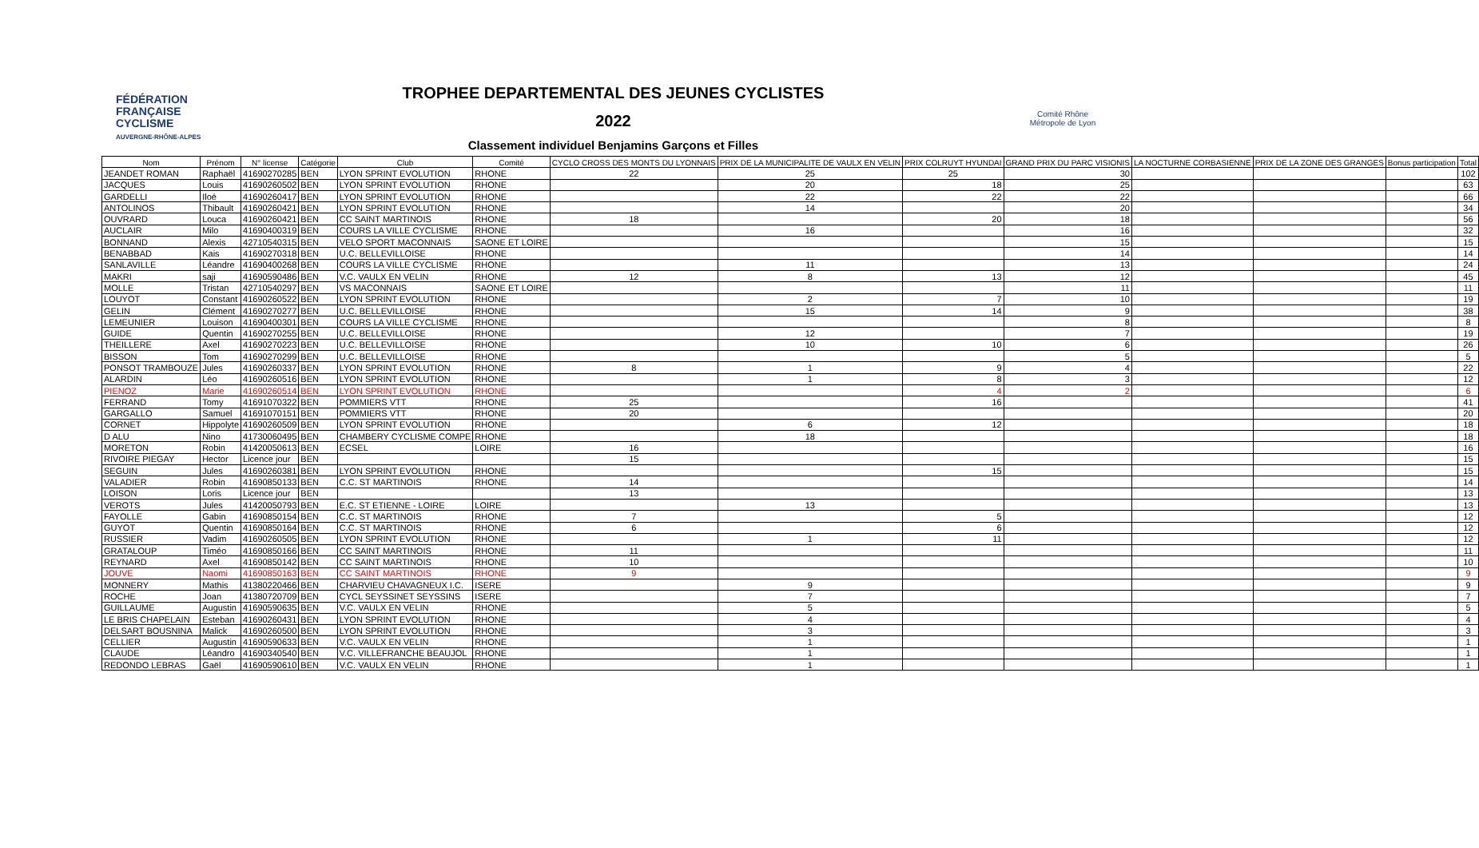FÉDÉRATION
FRANÇAISE
CYCLISME
AUVERGNE-RHÔNE-ALPES
TROPHEE DEPARTEMENTAL DES JEUNES CYCLISTES
2022
Classement individuel Benjamins Garçons et Filles
Comité Rhône
Métropole de Lyon
| Nom | Prénom | N° license | Catégorie | Club | Comité | CYCLO CROSS DES MONTS DU LYONNAIS | PRIX DE LA MUNICIPALITE DE VAULX EN VELIN | PRIX COLRUYT HYUNDAI | GRAND PRIX DU PARC VISIONIS | LA NOCTURNE CORBASIENNE | PRIX DE LA ZONE DES GRANGES | Bonus participation | Total |
| --- | --- | --- | --- | --- | --- | --- | --- | --- | --- | --- | --- | --- | --- |
| JEANDET ROMAN | Raphaël | 41690270285 | BEN | LYON SPRINT EVOLUTION | RHONE | 22 | 25 | 25 | 30 | | | | 102 |
| JACQUES | Louis | 41690260502 | BEN | LYON SPRINT EVOLUTION | RHONE | | 20 | 18 | 25 | | | | 63 |
| GARDELLI | Iloé | 41690260417 | BEN | LYON SPRINT EVOLUTION | RHONE | | 22 | 22 | 22 | | | | 66 |
| ANTOLINOS | Thibault | 41690260421 | BEN | LYON SPRINT EVOLUTION | RHONE | | 14 | | 20 | | | | 34 |
| OUVRARD | Louca | 41690260421 | BEN | CC SAINT MARTINOIS | RHONE | 18 | | 20 | 18 | | | | 56 |
| AUCLAIR | Milo | 41690400319 | BEN | COURS LA VILLE CYCLISME | RHONE | | 16 | | 16 | | | | 32 |
| BONNAND | Alexis | 42710540315 | BEN | VELO SPORT MACONNAIS | SAONE ET LOIRE | | | | 15 | | | | 15 |
| BENABBAD | Kais | 41690270318 | BEN | U.C. BELLEVILLOISE | RHONE | | | | 14 | | | | 14 |
| SANLAVILLE | Léandre | 41690400268 | BEN | COURS LA VILLE CYCLISME | RHONE | | 11 | | 13 | | | | 24 |
| MAKRI | saji | 41690590486 | BEN | V.C. VAULX EN VELIN | RHONE | 12 | 8 | 13 | 12 | | | | 45 |
| MOLLE | Tristan | 42710540297 | BEN | VS MACONNAIS | SAONE ET LOIRE | | | | 11 | | | | 11 |
| LOUYOT | Constant | 41690260522 | BEN | LYON SPRINT EVOLUTION | RHONE | | 2 | 7 | 10 | | | | 19 |
| GELIN | Clément | 41690270277 | BEN | U.C. BELLEVILLOISE | RHONE | | 15 | 14 | 9 | | | | 38 |
| LEMEUNIER | Louison | 41690400301 | BEN | COURS LA VILLE CYCLISME | RHONE | | | | 8 | | | | 8 |
| GUIDE | Quentin | 41690270255 | BEN | U.C. BELLEVILLOISE | RHONE | | 12 | | 7 | | | | 19 |
| THEILLERE | Axel | 41690270223 | BEN | U.C. BELLEVILLOISE | RHONE | | 10 | 10 | 6 | | | | 26 |
| BISSON | Tom | 41690270299 | BEN | U.C. BELLEVILLOISE | RHONE | | | | 5 | | | | 5 |
| PONSOT TRAMBOUZE | Jules | 41690260337 | BEN | LYON SPRINT EVOLUTION | RHONE | 8 | 1 | 9 | 4 | | | | 22 |
| ALARDIN | Léo | 41690260516 | BEN | LYON SPRINT EVOLUTION | RHONE | | 1 | 8 | 3 | | | | 12 |
| PIENOZ | Marie | 41690260514 | BEN | LYON SPRINT EVOLUTION | RHONE | | | 4 | 2 | | | | 6 |
| FERRAND | Tomy | 41691070322 | BEN | POMMIERS VTT | RHONE | 25 | | 16 | | | | | 41 |
| GARGALLO | Samuel | 41691070151 | BEN | POMMIERS VTT | RHONE | 20 | | | | | | | 20 |
| CORNET | Hippolyte | 41690260509 | BEN | LYON SPRINT EVOLUTION | RHONE | | 6 | 12 | | | | | 18 |
| D ALU | Nino | 41730060495 | BEN | CHAMBERY CYCLISME COMPE | RHONE | | 18 | | | | | | 18 |
| MORETON | Robin | 41420050613 | BEN | ECSEL | LOIRE | 16 | | | | | | | 16 |
| RIVOIRE PIEGAY | Hector | Licence jour | BEN | | | 15 | | | | | | | 15 |
| SEGUIN | Jules | 41690260381 | BEN | LYON SPRINT EVOLUTION | RHONE | | | 15 | | | | | 15 |
| VALADIER | Robin | 41690850133 | BEN | C.C. ST MARTINOIS | RHONE | 14 | | | | | | | 14 |
| LOISON | Loris | Licence jour | BEN | | | 13 | | | | | | | 13 |
| VEROTS | Jules | 41420050793 | BEN | E.C. ST ETIENNE - LOIRE | LOIRE | | 13 | | | | | | 13 |
| FAYOLLE | Gabin | 41690850154 | BEN | C.C. ST MARTINOIS | RHONE | 7 | | 5 | | | | | 12 |
| GUYOT | Quentin | 41690850164 | BEN | C.C. ST MARTINOIS | RHONE | 6 | | 6 | | | | | 12 |
| RUSSIER | Vadim | 41690260505 | BEN | LYON SPRINT EVOLUTION | RHONE | | 1 | 11 | | | | | 12 |
| GRATALOUP | Timéo | 41690850166 | BEN | CC SAINT MARTINOIS | RHONE | 11 | | | | | | | 11 |
| REYNARD | Axel | 41690850142 | BEN | CC SAINT MARTINOIS | RHONE | 10 | | | | | | | 10 |
| JOUVE | Naomi | 41690850163 | BEN | CC SAINT MARTINOIS | RHONE | 9 | | | | | | | 9 |
| MONNERY | Mathis | 41380220466 | BEN | CHARVIEU CHAVAGNEUX I.C. | ISERE | | 9 | | | | | | 9 |
| ROCHE | Joan | 41380720709 | BEN | CYCL SEYSSINET SEYSSINS | ISERE | | 7 | | | | | | 7 |
| GUILLAUME | Augustin | 41690590635 | BEN | V.C. VAULX EN VELIN | RHONE | | 5 | | | | | | 5 |
| LE BRIS CHAPELAIN | Esteban | 41690260431 | BEN | LYON SPRINT EVOLUTION | RHONE | | 4 | | | | | | 4 |
| DELSART BOUSNINA | Malick | 41690260500 | BEN | LYON SPRINT EVOLUTION | RHONE | | 3 | | | | | | 3 |
| CELLIER | Augustin | 41690590633 | BEN | V.C. VAULX EN VELIN | RHONE | | 1 | | | | | | 1 |
| CLAUDE | Léandro | 41690340540 | BEN | V.C. VILLEFRANCHE BEAUJOL | RHONE | | 1 | | | | | | 1 |
| REDONDO LEBRAS | Gaël | 41690590610 | BEN | V.C. VAULX EN VELIN | RHONE | | 1 | | | | | | 1 |